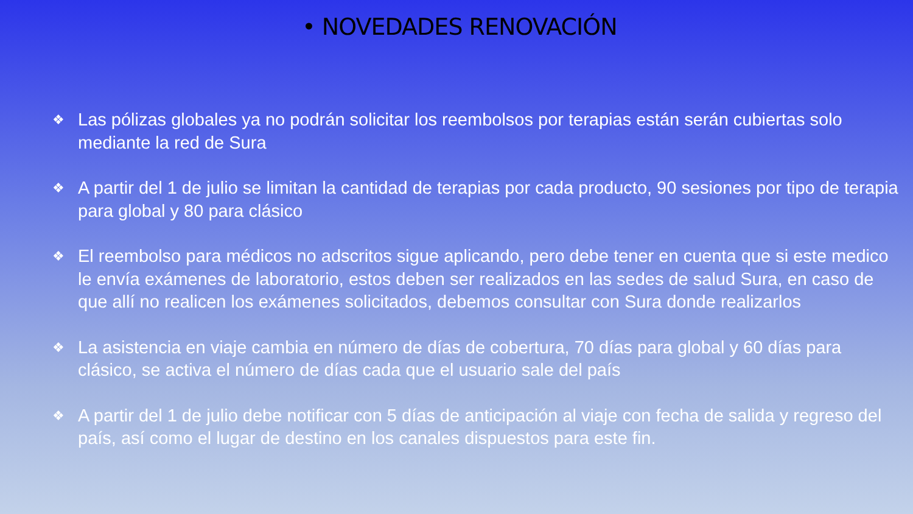• NOVEDADES RENOVACIÓN
❖ Las pólizas globales ya no podrán solicitar los reembolsos por terapias están serán cubiertas solo mediante la red de Sura
❖ A partir del 1 de julio se limitan la cantidad de terapias por cada producto, 90 sesiones por tipo de terapia para global y 80 para clásico
❖ El reembolso para médicos no adscritos sigue aplicando, pero debe tener en cuenta que si este medico le envía exámenes de laboratorio, estos deben ser realizados en las sedes de salud Sura, en caso de que allí no realicen los exámenes solicitados, debemos consultar con Sura donde realizarlos
❖ La asistencia en viaje cambia en número de días de cobertura, 70 días para global y 60 días para clásico, se activa el número de días cada que el usuario sale del país
❖ A partir del 1 de julio debe notificar con 5 días de anticipación al viaje con fecha de salida y regreso del país, así como el lugar de destino en los canales dispuestos para este fin.